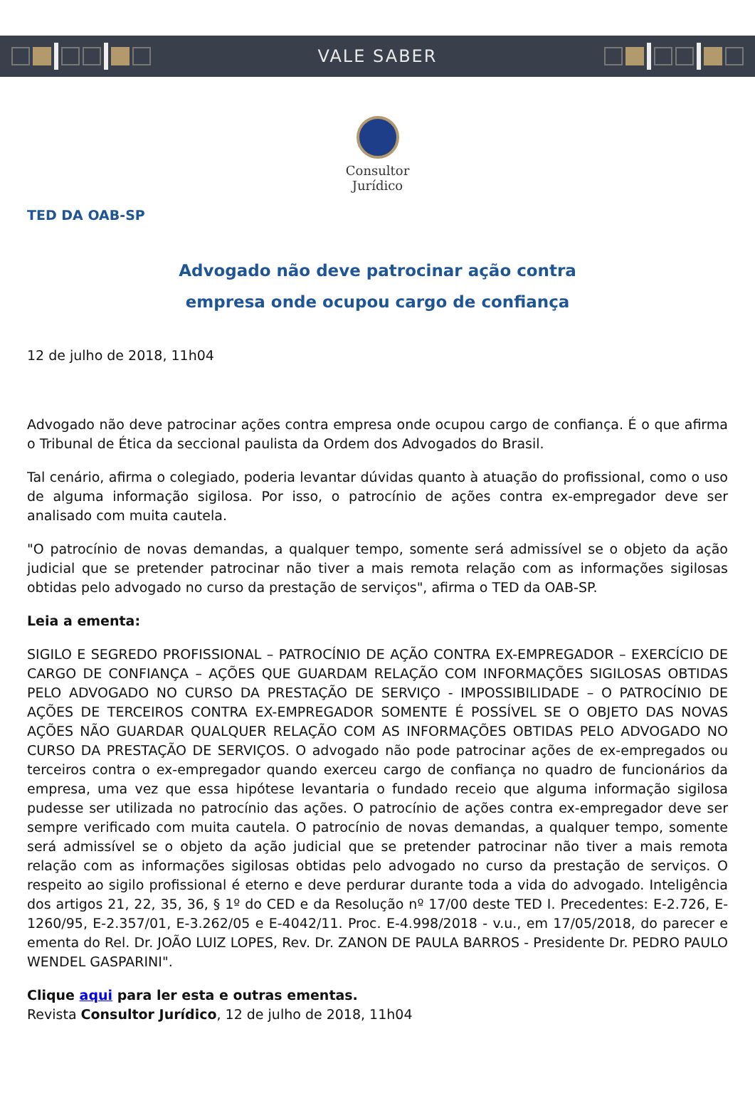VALE SABER
Consultor
Jurídico
TED DA OAB-SP
Advogado não deve patrocinar ação contra
empresa onde ocupou cargo de confiança
12 de julho de 2018, 11h04
Advogado não deve patrocinar ações contra empresa onde ocupou cargo de confiança. É o que afirma o Tribunal de Ética da seccional paulista da Ordem dos Advogados do Brasil.
Tal cenário, afirma o colegiado, poderia levantar dúvidas quanto à atuação do profissional, como o uso de alguma informação sigilosa. Por isso, o patrocínio de ações contra ex-empregador deve ser analisado com muita cautela.
"O patrocínio de novas demandas, a qualquer tempo, somente será admissível se o objeto da ação judicial que se pretender patrocinar não tiver a mais remota relação com as informações sigilosas obtidas pelo advogado no curso da prestação de serviços", afirma o TED da OAB-SP.
Leia a ementa:
SIGILO E SEGREDO PROFISSIONAL – PATROCÍNIO DE AÇÃO CONTRA EX-EMPREGADOR – EXERCÍCIO DE CARGO DE CONFIANÇA – AÇÕES QUE GUARDAM RELAÇÃO COM INFORMAÇÕES SIGILOSAS OBTIDAS PELO ADVOGADO NO CURSO DA PRESTAÇÃO DE SERVIÇO - IMPOSSIBILIDADE – O PATROCÍNIO DE AÇÕES DE TERCEIROS CONTRA EX-EMPREGADOR SOMENTE É POSSÍVEL SE O OBJETO DAS NOVAS AÇÕES NÃO GUARDAR QUALQUER RELAÇÃO COM AS INFORMAÇÕES OBTIDAS PELO ADVOGADO NO CURSO DA PRESTAÇÃO DE SERVIÇOS. O advogado não pode patrocinar ações de ex-empregados ou terceiros contra o ex-empregador quando exerceu cargo de confiança no quadro de funcionários da empresa, uma vez que essa hipótese levantaria o fundado receio que alguma informação sigilosa pudesse ser utilizada no patrocínio das ações. O patrocínio de ações contra ex-empregador deve ser sempre verificado com muita cautela. O patrocínio de novas demandas, a qualquer tempo, somente será admissível se o objeto da ação judicial que se pretender patrocinar não tiver a mais remota relação com as informações sigilosas obtidas pelo advogado no curso da prestação de serviços. O respeito ao sigilo profissional é eterno e deve perdurar durante toda a vida do advogado. Inteligência dos artigos 21, 22, 35, 36, § 1º do CED e da Resolução nº 17/00 deste TED I. Precedentes: E-2.726, E-1260/95, E-2.357/01, E-3.262/05 e E-4042/11. Proc. E-4.998/2018 - v.u., em 17/05/2018, do parecer e ementa do Rel. Dr. JOÃO LUIZ LOPES, Rev. Dr. ZANON DE PAULA BARROS - Presidente Dr. PEDRO PAULO WENDEL GASPARINI".
Clique aqui para ler esta e outras ementas.
Revista Consultor Jurídico, 12 de julho de 2018, 11h04